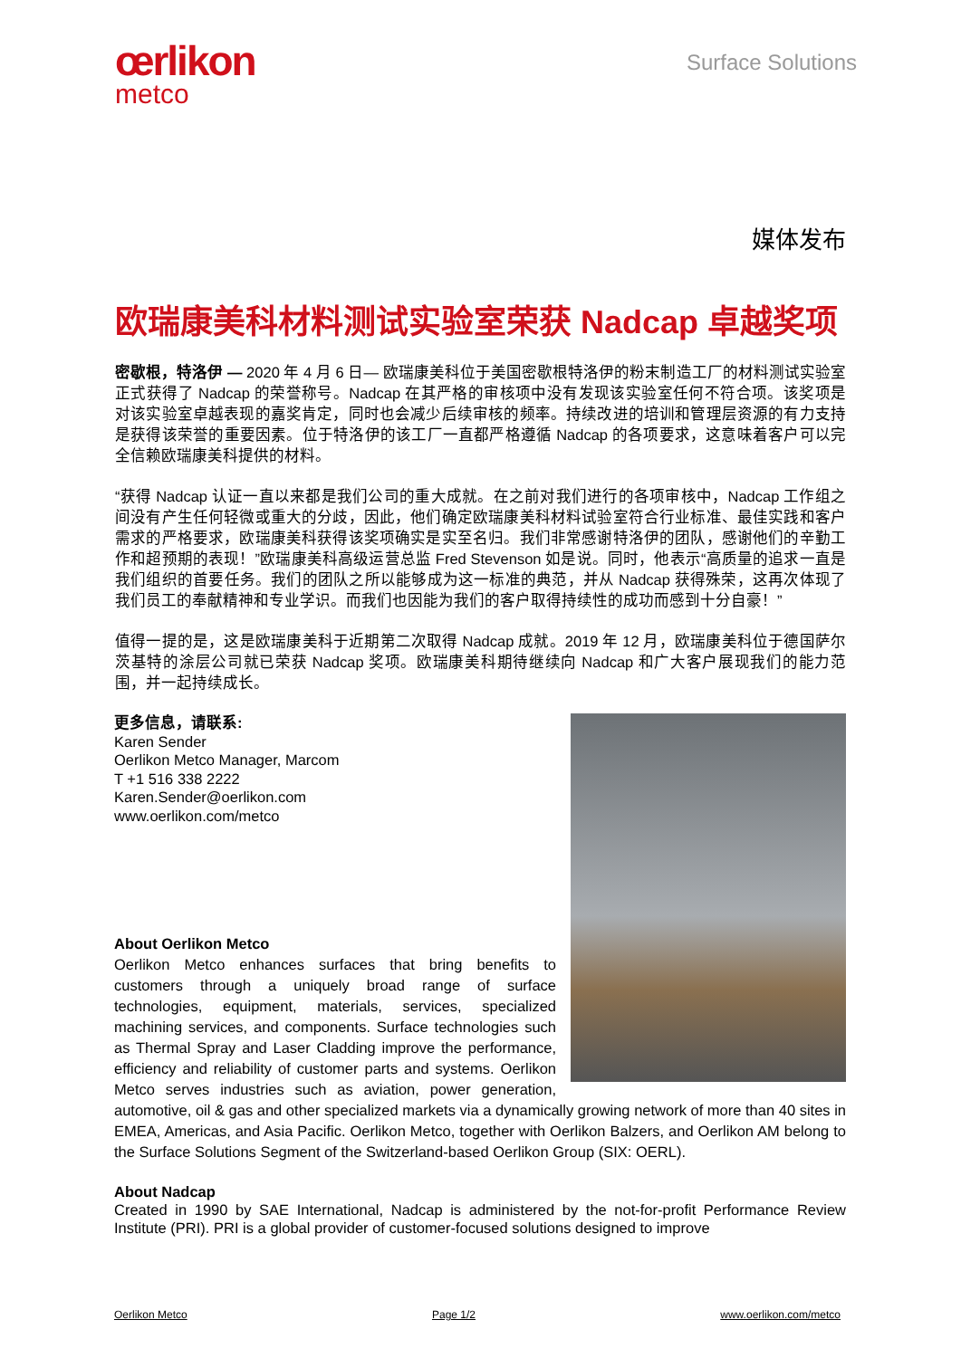œrlikon
metco
Surface Solutions
媒体发布
欧瑞康美科材料测试实验室荣获 Nadcap 卓越奖项
密歇根，特洛伊 — 2020 年 4 月 6 日— 欧瑞康美科位于美国密歇根特洛伊的粉末制造工厂的材料测试实验室正式获得了 Nadcap 的荣誉称号。Nadcap 在其严格的审核项中没有发现该实验室任何不符合项。该奖项是对该实验室卓越表现的嘉奖肯定，同时也会减少后续审核的频率。持续改进的培训和管理层资源的有力支持是获得该荣誉的重要因素。位于特洛伊的该工厂一直都严格遵循 Nadcap 的各项要求，这意味着客户可以完全信赖欧瑞康美科提供的材料。
“获得 Nadcap 认证一直以来都是我们公司的重大成就。在之前对我们进行的各项审核中，Nadcap 工作组之间没有产生任何轻微或重大的分歧，因此，他们确定欧瑞康美科材料试验室符合行业标准、最佳实践和客户需求的严格要求，欧瑞康美科获得该奖项确实是实至名归。我们非常感谢特洛伊的团队，感谢他们的辛勤工作和超预期的表现！”欧瑞康美科高级运营总监 Fred Stevenson 如是说。同时，他表示“高质量的追求一直是我们组织的首要任务。我们的团队之所以能够成为这一标准的典范，并从 Nadcap 获得殊荣，这再次体现了我们员工的奉献精神和专业学识。而我们也因能为我们的客户取得持续性的成功而感到十分自豪！”
值得一提的是，这是欧瑞康美科于近期第二次取得 Nadcap 成就。2019 年 12 月，欧瑞康美科位于德国萨尔茨基特的涂层公司就已荣获 Nadcap 奖项。欧瑞康美科期待继续向 Nadcap 和广大客户展现我们的能力范围，并一起持续成长。
更多信息，请联系:
Karen Sender
Oerlikon Metco Manager, Marcom
T +1 516 338 2222
Karen.Sender@oerlikon.com
www.oerlikon.com/metco
About Oerlikon Metco
Oerlikon Metco enhances surfaces that bring benefits to customers through a uniquely broad range of surface technologies, equipment, materials, services, specialized machining services, and components. Surface technologies such as Thermal Spray and Laser Cladding improve the performance, efficiency and reliability of customer parts and systems. Oerlikon Metco serves industries such as aviation, power generation, automotive, oil & gas and other specialized markets via a dynamically growing network of more than 40 sites in EMEA, Americas, and Asia Pacific. Oerlikon Metco, together with Oerlikon Balzers, and Oerlikon AM belong to the Surface Solutions Segment of the Switzerland-based Oerlikon Group (SIX: OERL).
About Nadcap
Created in 1990 by SAE International, Nadcap is administered by the not-for-profit Performance Review Institute (PRI). PRI is a global provider of customer-focused solutions designed to improve
Oerlikon Metco Page 1/2 www.oerlikon.com/metco